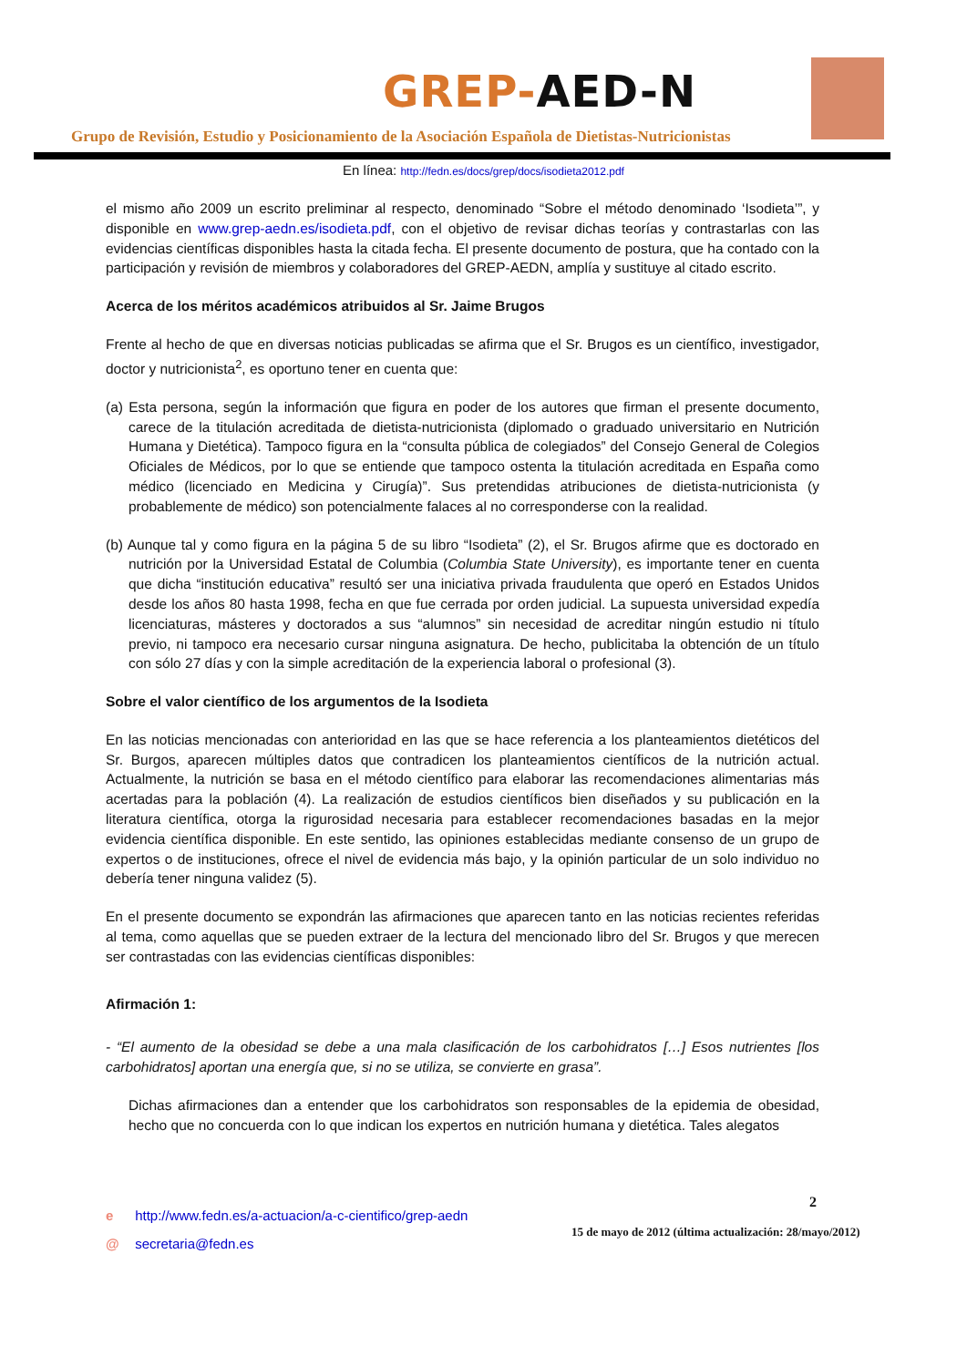GREP-AED-N
Grupo de Revisión, Estudio y Posicionamiento de la Asociación Española de Dietistas-Nutricionistas
En línea: http://fedn.es/docs/grep/docs/isodieta2012.pdf
el mismo año 2009 un escrito preliminar al respecto, denominado “Sobre el método denominado ‘Isodieta’”, y disponible en www.grep-aedn.es/isodieta.pdf, con el objetivo de revisar dichas teorías y contrastarlas con las evidencias científicas disponibles hasta la citada fecha. El presente documento de postura, que ha contado con la participación y revisión de miembros y colaboradores del GREP-AEDN, amplía y sustituye al citado escrito.
Acerca de los méritos académicos atribuidos al Sr. Jaime Brugos
Frente al hecho de que en diversas noticias publicadas se afirma que el Sr. Brugos es un científico, investigador, doctor y nutricionista<sup>2</sup>, es oportuno tener en cuenta que:
(a) Esta persona, según la información que figura en poder de los autores que firman el presente documento, carece de la titulación acreditada de dietista-nutricionista (diplomado o graduado universitario en Nutrición Humana y Dietética). Tampoco figura en la “consulta pública de colegiados” del Consejo General de Colegios Oficiales de Médicos, por lo que se entiende que tampoco ostenta la titulación acreditada en España como médico (licenciado en Medicina y Cirugía)”. Sus pretendidas atribuciones de dietista-nutricionista (y probablemente de médico) son potencialmente falaces al no corresponderse con la realidad.
(b) Aunque tal y como figura en la página 5 de su libro “Isodieta” (2), el Sr. Brugos afirme que es doctorado en nutrición por la Universidad Estatal de Columbia (Columbia State University), es importante tener en cuenta que dicha “institución educativa” resultó ser una iniciativa privada fraudulenta que operó en Estados Unidos desde los años 80 hasta 1998, fecha en que fue cerrada por orden judicial. La supuesta universidad expedía licenciaturas, másteres y doctorados a sus “alumnos” sin necesidad de acreditar ningún estudio ni título previo, ni tampoco era necesario cursar ninguna asignatura. De hecho, publicitaba la obtención de un título con sólo 27 días y con la simple acreditación de la experiencia laboral o profesional (3).
Sobre el valor científico de los argumentos de la Isodieta
En las noticias mencionadas con anterioridad en las que se hace referencia a los planteamientos dietéticos del Sr. Burgos, aparecen múltiples datos que contradicen los planteamientos científicos de la nutrición actual. Actualmente, la nutrición se basa en el método científico para elaborar las recomendaciones alimentarias más acertadas para la población (4). La realización de estudios científicos bien diseñados y su publicación en la literatura científica, otorga la rigurosidad necesaria para establecer recomendaciones basadas en la mejor evidencia científica disponible. En este sentido, las opiniones establecidas mediante consenso de un grupo de expertos o de instituciones, ofrece el nivel de evidencia más bajo, y la opinión particular de un solo individuo no debería tener ninguna validez (5).
En el presente documento se expondrán las afirmaciones que aparecen tanto en las noticias recientes referidas al tema, como aquellas que se pueden extraer de la lectura del mencionado libro del Sr. Brugos y que merecen ser contrastadas con las evidencias científicas disponibles:
Afirmación 1:
- “El aumento de la obesidad se debe a una mala clasificación de los carbohidratos […] Esos nutrientes [los carbohidratos] aportan una energía que, si no se utiliza, se convierte en grasa”.
Dichas afirmaciones dan a entender que los carbohidratos son responsables de la epidemia de obesidad, hecho que no concuerda con lo que indican los expertos en nutrición humana y dietética. Tales alegatos
e http://www.fedn.es/a-actuacion/a-c-cientifico/grep-aedn
@ secretaria@fedn.es
2
15 de mayo de 2012 (última actualización: 28/mayo/2012)